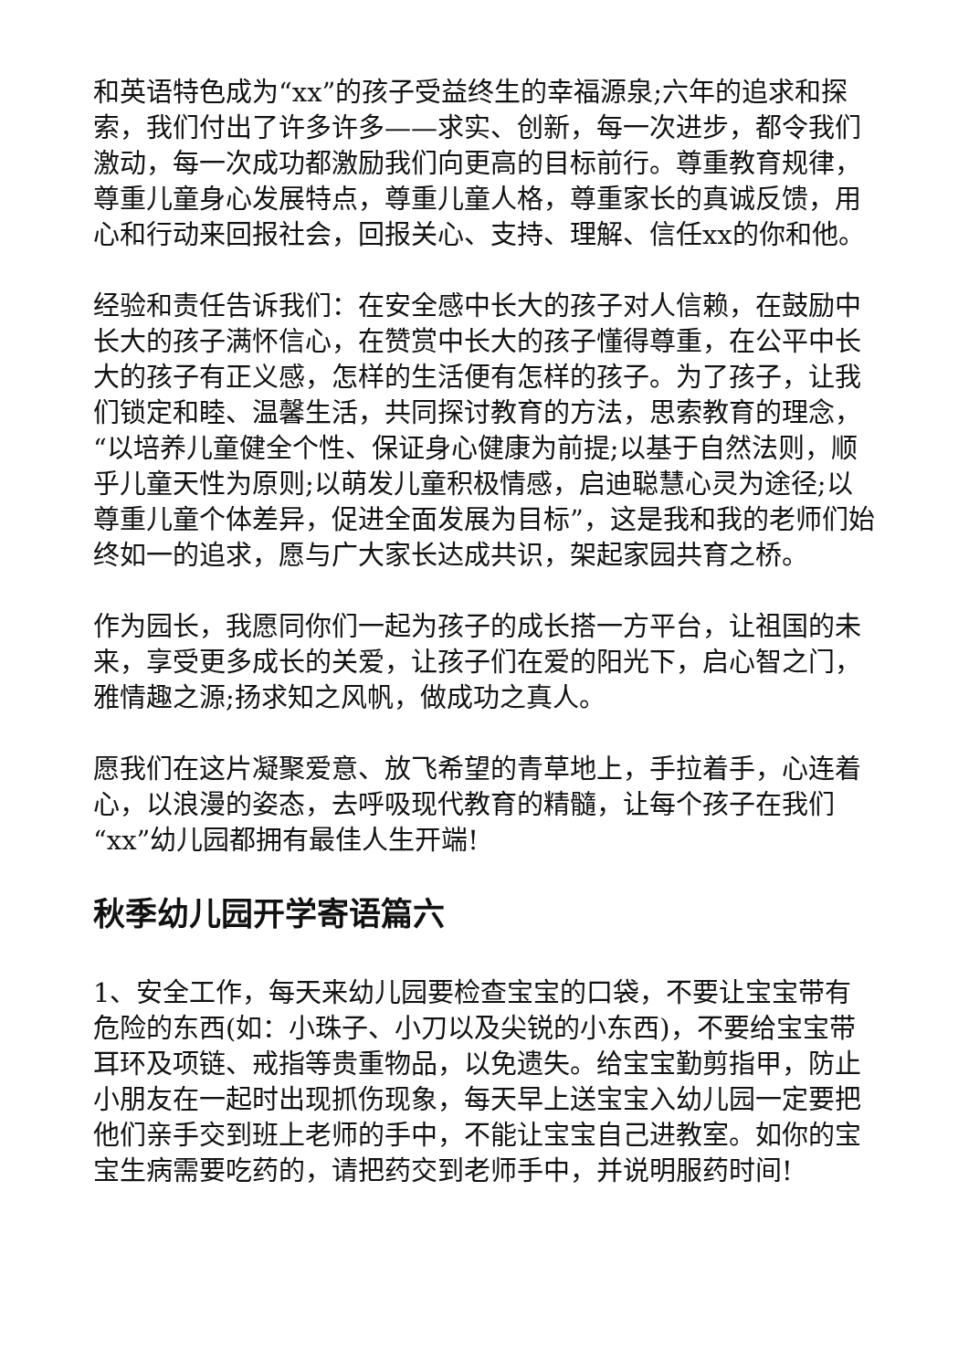和英语特色成为“xx”的孩子受益终生的幸福源泉;六年的追求和探索，我们付出了许多许多——求实、创新，每一次进步，都令我们激动，每一次成功都激励我们向更高的目标前行。尊重教育规律，尊重儿童身心发展特点，尊重儿童人格，尊重家长的真诚反馈，用心和行动来回报社会，回报关心、支持、理解、信任xx的你和他。
经验和责任告诉我们：在安全感中长大的孩子对人信赖，在鼓励中长大的孩子满怀信心，在赞赏中长大的孩子懂得尊重，在公平中长大的孩子有正义感，怎样的生活便有怎样的孩子。为了孩子，让我们锁定和睦、温馨生活，共同探讨教育的方法，思索教育的理念，“以培养儿童健全个性、保证身心健康为前提;以基于自然法则，顺乎儿童天性为原则;以萌发儿童积极情感，启迪聪慧心灵为途径;以尊重儿童个体差异，促进全面发展为目标”，这是我和我的老师们始终如一的追求，愿与广大家长达成共识，架起家园共育之桥。
作为园长，我愿同你们一起为孩子的成长搭一方平台，让祖国的未来，享受更多成长的关爱，让孩子们在爱的阳光下，启心智之门，雅情趣之源;扬求知之风帆，做成功之真人。
愿我们在这片凝聚爱意、放飞希望的青草地上，手拉着手，心连着心，以浪漫的姿态，去呼吸现代教育的精髓，让每个孩子在我们“xx”幼儿园都拥有最佳人生开端!
秋季幼儿园开学寄语篇六
1、安全工作，每天来幼儿园要检查宝宝的口袋，不要让宝宝带有危险的东西(如：小珠子、小刀以及尖锐的小东西)，不要给宝宝带耳环及项链、戒指等贵重物品，以免遗失。给宝宝勤剪指甲，防止小朋友在一起时出现抓伤现象，每天早上送宝宝入幼儿园一定要把他们亲手交到班上老师的手中，不能让宝宝自己进教室。如你的宝宝生病需要吃药的，请把药交到老师手中，并说明服药时间!